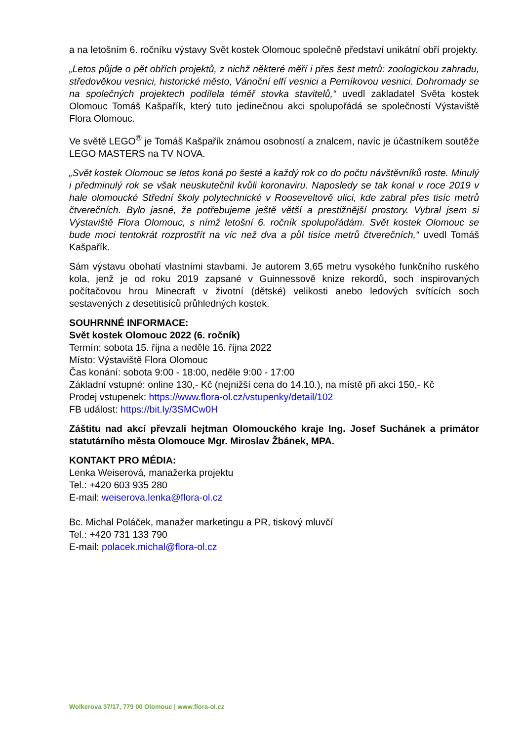a na letošním 6. ročníku výstavy Svět kostek Olomouc společně představí unikátní obří projekty.
„Letos půjde o pět obřích projektů, z nichž některé měří i přes šest metrů: zoologickou zahradu, středověkou vesnici, historické město, Vánoční elfí vesnici a Perníkovou vesnici. Dohromady se na společných projektech podílela téměř stovka stavitelů,“ uvedl zakladatel Světa kostek Olomouc Tomáš Kašpařík, který tuto jedinečnou akci spolupořádá se společností Výstaviště Flora Olomouc.
Ve světě LEGO<sup>®</sup> je Tomáš Kašpařík známou osobností a znalcem, navíc je účastníkem soutěže LEGO MASTERS na TV NOVA.
„Svět kostek Olomouc se letos koná po šesté a každý rok co do počtu návštěvníků roste. Minulý i předminulý rok se však neuskutečnil kvůli koronaviru. Naposledy se tak konal v roce 2019 v hale olomoucké Střední školy polytechnické v Rooseveltově ulici, kde zabral přes tisíc metrů čtverečních. Bylo jasné, že potřebujeme ještě větší a prestižnější prostory. Vybral jsem si Výstaviště Flora Olomouc, s nímž letošní 6. ročník spolupořádám. Svět kostek Olomouc se bude moci tentokrát rozprostřít na víc než dva a půl tisíce metrů čtverečních,“ uvedl Tomáš Kašpařík.
Sám výstavu obohatí vlastními stavbami. Je autorem 3,65 metru vysokého funkčního ruského kola, jenž je od roku 2019 zapsané v Guinnessově knize rekordů, soch inspirovaných počítačovou hrou Minecraft v životní (dětské) velikosti anebo ledových svítících soch sestavených z desetitisíců průhledných kostek.
SOUHRNNÉ INFORMACE:
Svět kostek Olomouc 2022 (6. ročník)
Termín: sobota 15. října a neděle 16. října 2022
Místo: Výstaviště Flora Olomouc
Čas konání: sobota 9:00 - 18:00, neděle 9:00 - 17:00
Základní vstupné: online 130,- Kč (nejnižší cena do 14.10.), na místě při akci 150,- Kč
Prodej vstupenek: https://www.flora-ol.cz/vstupenky/detail/102
FB událost: https://bit.ly/3SMCw0H
Záštitu nad akcí převzali hejtman Olomouckého kraje Ing. Josef Suchánek a primátor statutárního města Olomouce Mgr. Miroslav Žbánek, MPA.
KONTAKT PRO MÉDIA:
Lenka Weiserová, manažerka projektu
Tel.: +420 603 935 280
E-mail: weiserova.lenka@flora-ol.cz
Bc. Michal Poláček, manažer marketingu a PR, tiskový mluvčí
Tel.: +420 731 133 790
E-mail: polacek.michal@flora-ol.cz
Wolkerova 37/17, 779 00 Olomouc | www.flora-ol.cz